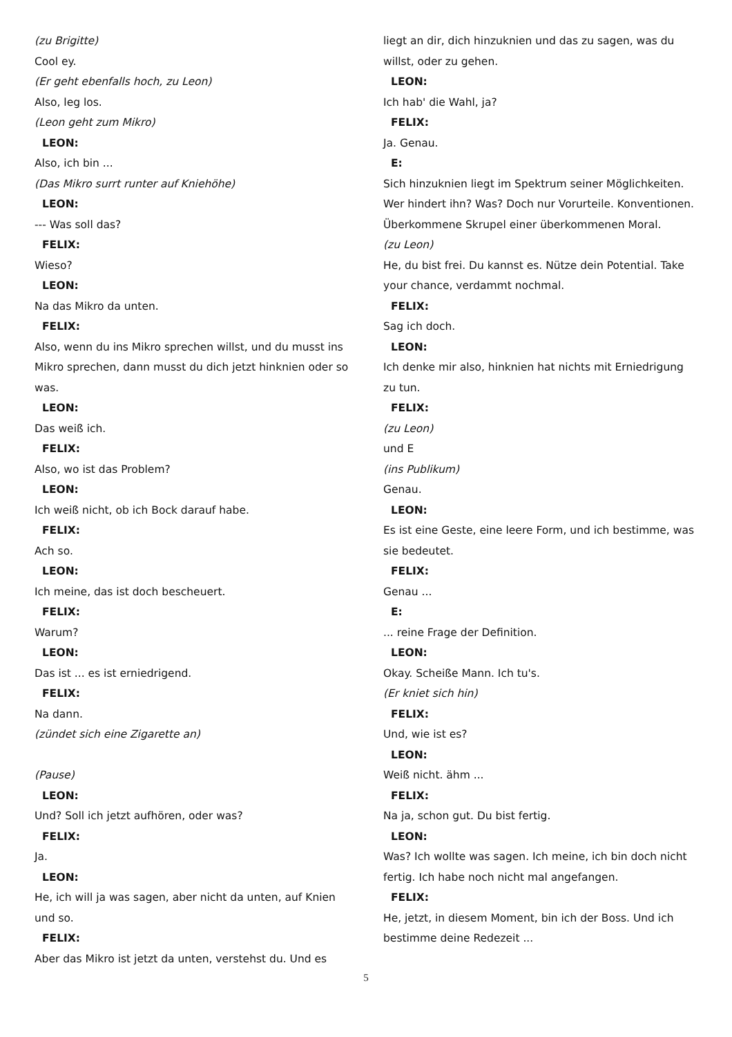(zu Brigitte)
Cool ey.
(Er geht ebenfalls hoch, zu Leon)
Also, leg los.
(Leon geht zum Mikro)
LEON:
Also, ich bin ...
(Das Mikro surrt runter auf Kniehöhe)
LEON:
--- Was soll das?
FELIX:
Wieso?
LEON:
Na das Mikro da unten.
FELIX:
Also, wenn du ins Mikro sprechen willst, und du musst ins Mikro sprechen, dann musst du dich jetzt hinknien oder so was.
LEON:
Das weiß ich.
FELIX:
Also, wo ist das Problem?
LEON:
Ich weiß nicht, ob ich Bock darauf habe.
FELIX:
Ach so.
LEON:
Ich meine, das ist doch bescheuert.
FELIX:
Warum?
LEON:
Das ist ... es ist erniedrigend.
FELIX:
Na dann.
(zündet sich eine Zigarette an)
(Pause)
LEON:
Und? Soll ich jetzt aufhören, oder was?
FELIX:
Ja.
LEON:
He, ich will ja was sagen, aber nicht da unten, auf Knien und so.
FELIX:
Aber das Mikro ist jetzt da unten, verstehst du. Und es
liegt an dir, dich hinzuknien und das zu sagen, was du willst, oder zu gehen.
LEON:
Ich hab' die Wahl, ja?
FELIX:
Ja. Genau.
E:
Sich hinzuknien liegt im Spektrum seiner Möglichkeiten. Wer hindert ihn? Was? Doch nur Vorurteile. Konventionen. Überkommene Skrupel einer überkommenen Moral.
(zu Leon)
He, du bist frei. Du kannst es. Nütze dein Potential. Take your chance, verdammt nochmal.
FELIX:
Sag ich doch.
LEON:
Ich denke mir also, hinknien hat nichts mit Erniedrigung zu tun.
FELIX:
(zu Leon)
und E
(ins Publikum)
Genau.
LEON:
Es ist eine Geste, eine leere Form, und ich bestimme, was sie bedeutet.
FELIX:
Genau ...
E:
... reine Frage der Definition.
LEON:
Okay. Scheiße Mann. Ich tu's.
(Er kniet sich hin)
FELIX:
Und, wie ist es?
LEON:
Weiß nicht. ähm ...
FELIX:
Na ja, schon gut. Du bist fertig.
LEON:
Was? Ich wollte was sagen. Ich meine, ich bin doch nicht fertig. Ich habe noch nicht mal angefangen.
FELIX:
He, jetzt, in diesem Moment, bin ich der Boss. Und ich bestimme deine Redezeit ...
5